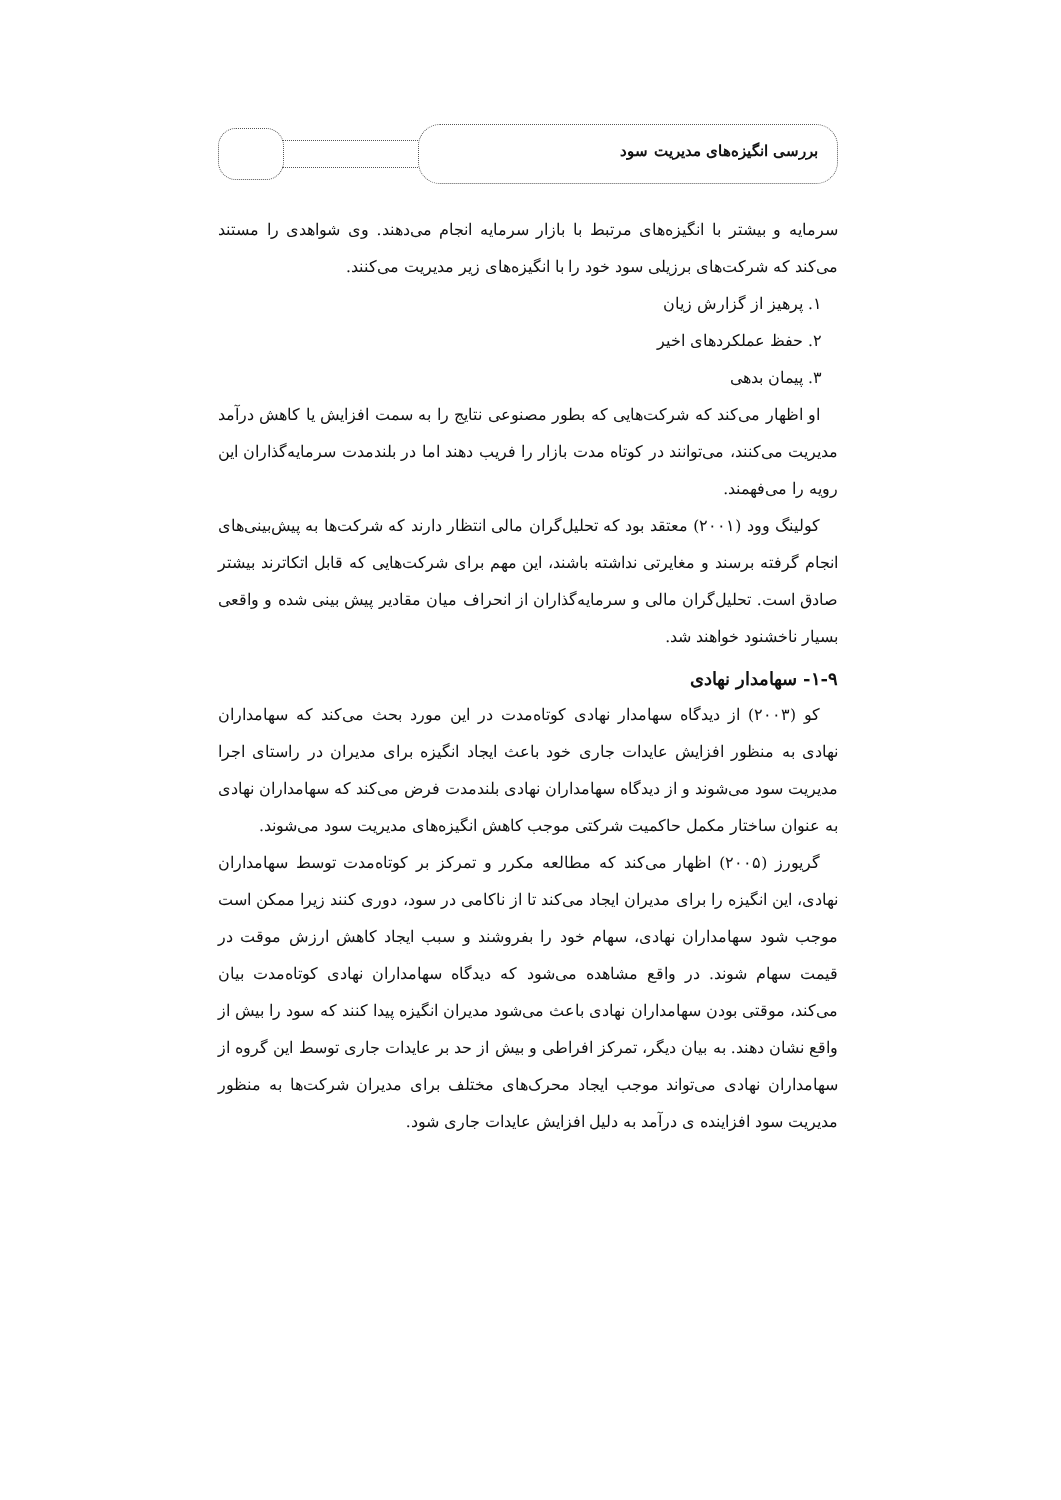بررسی انگیزه‌های مدیریت سود
سرمایه و بیشتر با انگیزه‌های مرتبط با بازار سرمایه انجام می‌دهند. وی شواهدی را مستند می‌کند که شرکت‌های برزیلی سود خود را با انگیزه‌های زیر مدیریت می‌کنند.
۱. پرهیز از گزارش زیان
۲. حفظ عملکردهای اخیر
۳. پیمان بدهی
او اظهار می‌کند که شرکت‌هایی که بطور مصنوعی نتایج را به سمت افزایش یا کاهش درآمد مدیریت می‌کنند، می‌توانند در کوتاه مدت بازار را فریب دهند اما در بلندمدت سرمایه‌گذاران این رویه را می‌فهمند.
کولینگ وود (۲۰۰۱) معتقد بود که تحلیل‌گران مالی انتظار دارند که شرکت‌ها به پیش‌بینی‌های انجام گرفته برسند و مغایرتی نداشته باشند، این مهم برای شرکت‌هایی که قابل اتکاترند بیشتر صادق است. تحلیل‌گران مالی و سرمایه‌گذاران از انحراف میان مقادیر پیش بینی شده و واقعی بسیار ناخشنود خواهند شد.
۱-۹- سهامدار نهادی
کو (۲۰۰۳) از دیدگاه سهامدار نهادی کوتاه‌مدت در این مورد بحث می‌کند که سهامداران نهادی به منظور افزایش عایدات جاری خود باعث ایجاد انگیزه برای مدیران در راستای اجرا مدیریت سود می‌شوند و از دیدگاه سهامداران نهادی بلندمدت فرض می‌کند که سهامداران نهادی به عنوان ساختار مکمل حاکمیت شرکتی موجب کاهش انگیزه‌های مدیریت سود می‌شوند.
گریورز (۲۰۰۵) اظهار می‌کند که مطالعه مکرر و تمرکز بر کوتاه‌مدت توسط سهامداران نهادی، این انگیزه را برای مدیران ایجاد می‌کند تا از ناکامی در سود، دوری کنند زیرا ممکن است موجب شود سهامداران نهادی، سهام خود را بفروشند و سبب ایجاد کاهش ارزش موقت در قیمت سهام شوند. در واقع مشاهده می‌شود که دیدگاه سهامداران نهادی کوتاه‌مدت بیان می‌کند، موقتی بودن سهامداران نهادی باعث می‌شود مدیران انگیزه پیدا کنند که سود را بیش از واقع نشان دهند. به بیان دیگر، تمرکز افراطی و بیش از حد بر عایدات جاری توسط این گروه از سهامداران نهادی می‌تواند موجب ایجاد محرک‌های مختلف برای مدیران شرکت‌ها به منظور مدیریت سود افزاینده ی درآمد به دلیل افزایش عایدات جاری شود.